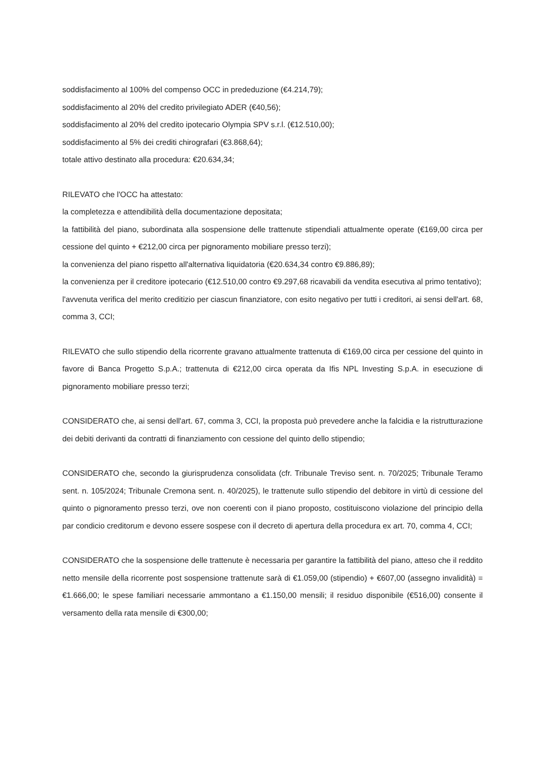soddisfacimento al 100% del compenso OCC in prededuzione (€4.214,79);
soddisfacimento al 20% del credito privilegiato ADER (€40,56);
soddisfacimento al 20% del credito ipotecario Olympia SPV s.r.l. (€12.510,00);
soddisfacimento al 5% dei crediti chirografari (€3.868,64);
totale attivo destinato alla procedura: €20.634,34;
RILEVATO che l'OCC ha attestato:
la completezza e attendibilità della documentazione depositata;
la fattibilità del piano, subordinata alla sospensione delle trattenute stipendiali attualmente operate (€169,00 circa per cessione del quinto + €212,00 circa per pignoramento mobiliare presso terzi);
la convenienza del piano rispetto all'alternativa liquidatoria (€20.634,34 contro €9.886,89);
la convenienza per il creditore ipotecario (€12.510,00 contro €9.297,68 ricavabili da vendita esecutiva al primo tentativo);
l'avvenuta verifica del merito creditizio per ciascun finanziatore, con esito negativo per tutti i creditori, ai sensi dell'art. 68, comma 3, CCI;
RILEVATO che sullo stipendio della ricorrente gravano attualmente trattenuta di €169,00 circa per cessione del quinto in favore di Banca Progetto S.p.A.; trattenuta di €212,00 circa operata da Ifis NPL Investing S.p.A. in esecuzione di pignoramento mobiliare presso terzi;
CONSIDERATO che, ai sensi dell'art. 67, comma 3, CCI, la proposta può prevedere anche la falcidia e la ristrutturazione dei debiti derivanti da contratti di finanziamento con cessione del quinto dello stipendio;
CONSIDERATO che, secondo la giurisprudenza consolidata (cfr. Tribunale Treviso sent. n. 70/2025; Tribunale Teramo sent. n. 105/2024; Tribunale Cremona sent. n. 40/2025), le trattenute sullo stipendio del debitore in virtù di cessione del quinto o pignoramento presso terzi, ove non coerenti con il piano proposto, costituiscono violazione del principio della par condicio creditorum e devono essere sospese con il decreto di apertura della procedura ex art. 70, comma 4, CCI;
CONSIDERATO che la sospensione delle trattenute è necessaria per garantire la fattibilità del piano, atteso che il reddito netto mensile della ricorrente post sospensione trattenute sarà di €1.059,00 (stipendio) + €607,00 (assegno invalidità) = €1.666,00; le spese familiari necessarie ammontano a €1.150,00 mensili; il residuo disponibile (€516,00) consente il versamento della rata mensile di €300,00;